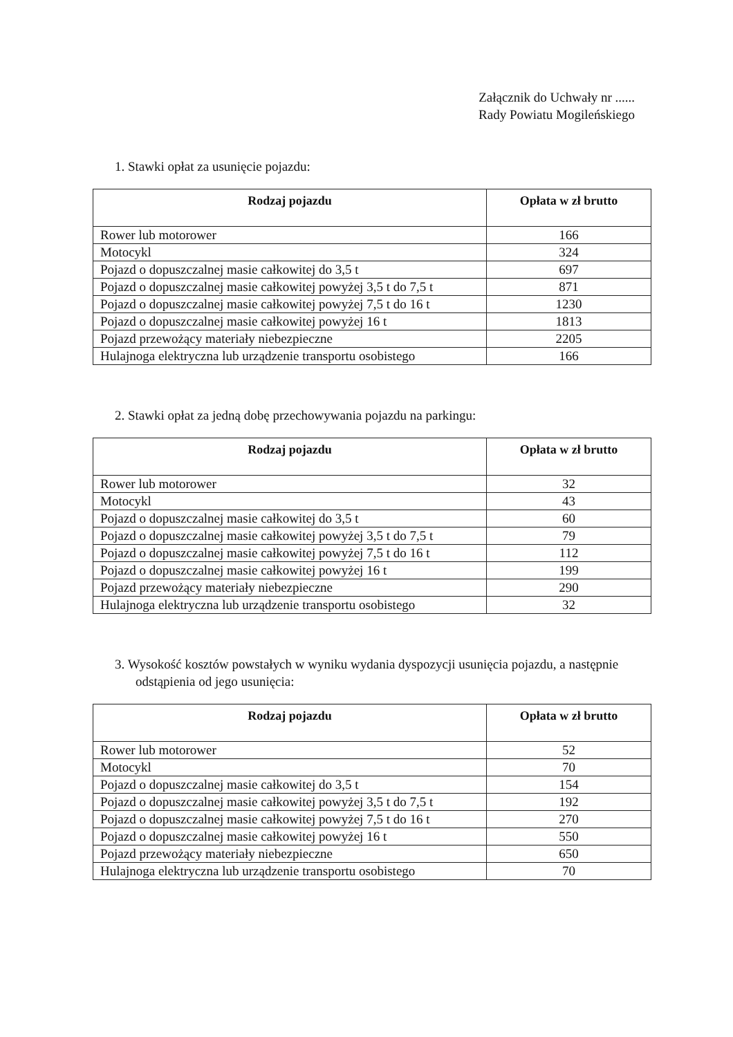Załącznik do Uchwały nr ......
Rady Powiatu Mogileńskiego
1. Stawki opłat za usunięcie pojazdu:
| Rodzaj pojazdu | Opłata w zł brutto |
| --- | --- |
| Rower lub motorower | 166 |
| Motocykl | 324 |
| Pojazd o dopuszczalnej masie całkowitej do 3,5 t | 697 |
| Pojazd o dopuszczalnej masie całkowitej powyżej 3,5 t do 7,5 t | 871 |
| Pojazd o dopuszczalnej masie całkowitej powyżej 7,5 t do 16 t | 1230 |
| Pojazd o dopuszczalnej masie całkowitej powyżej 16 t | 1813 |
| Pojazd przewożący materiały niebezpieczne | 2205 |
| Hulajnoga elektryczna lub urządzenie transportu osobistego | 166 |
2. Stawki opłat za jedną dobę przechowywania pojazdu na parkingu:
| Rodzaj pojazdu | Opłata w zł brutto |
| --- | --- |
| Rower lub motorower | 32 |
| Motocykl | 43 |
| Pojazd o dopuszczalnej masie całkowitej do 3,5 t | 60 |
| Pojazd o dopuszczalnej masie całkowitej powyżej 3,5 t do 7,5 t | 79 |
| Pojazd o dopuszczalnej masie całkowitej powyżej 7,5 t do 16 t | 112 |
| Pojazd o dopuszczalnej masie całkowitej powyżej 16 t | 199 |
| Pojazd przewożący materiały niebezpieczne | 290 |
| Hulajnoga elektryczna lub urządzenie transportu osobistego | 32 |
3. Wysokość kosztów powstałych w wyniku wydania dyspozycji usunięcia pojazdu, a następnie odstąpienia od jego usunięcia:
| Rodzaj pojazdu | Opłata w zł brutto |
| --- | --- |
| Rower lub motorower | 52 |
| Motocykl | 70 |
| Pojazd o dopuszczalnej masie całkowitej do 3,5 t | 154 |
| Pojazd o dopuszczalnej masie całkowitej powyżej 3,5 t do 7,5 t | 192 |
| Pojazd o dopuszczalnej masie całkowitej powyżej 7,5 t do 16 t | 270 |
| Pojazd o dopuszczalnej masie całkowitej powyżej 16 t | 550 |
| Pojazd przewożący materiały niebezpieczne | 650 |
| Hulajnoga elektryczna lub urządzenie transportu osobistego | 70 |